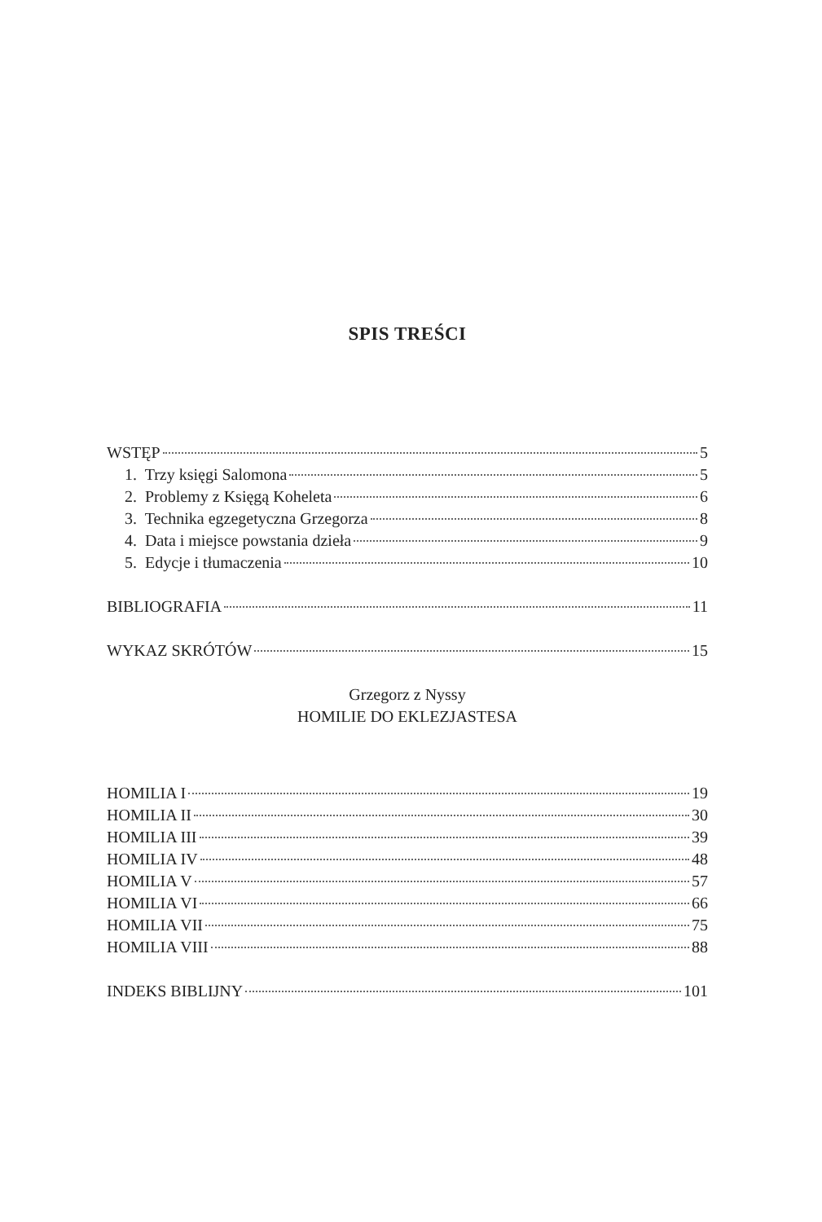SPIS TREŚCI
WSTĘP 5
1. Trzy księgi Salomona 5
2. Problemy z Księgą Koheleta 6
3. Technika egzegetyczna Grzegorza 8
4. Data i miejsce powstania dzieła 9
5. Edycje i tłumaczenia 10
BIBLIOGRAFIA 11
WYKAZ SKRÓTÓW 15
Grzegorz z Nyssy
HOMILIE DO EKLEZJASTESA
HOMILIA I 19
HOMILIA II 30
HOMILIA III 39
HOMILIA IV 48
HOMILIA V 57
HOMILIA VI 66
HOMILIA VII 75
HOMILIA VIII 88
INDEKS BIBLIJNY 101